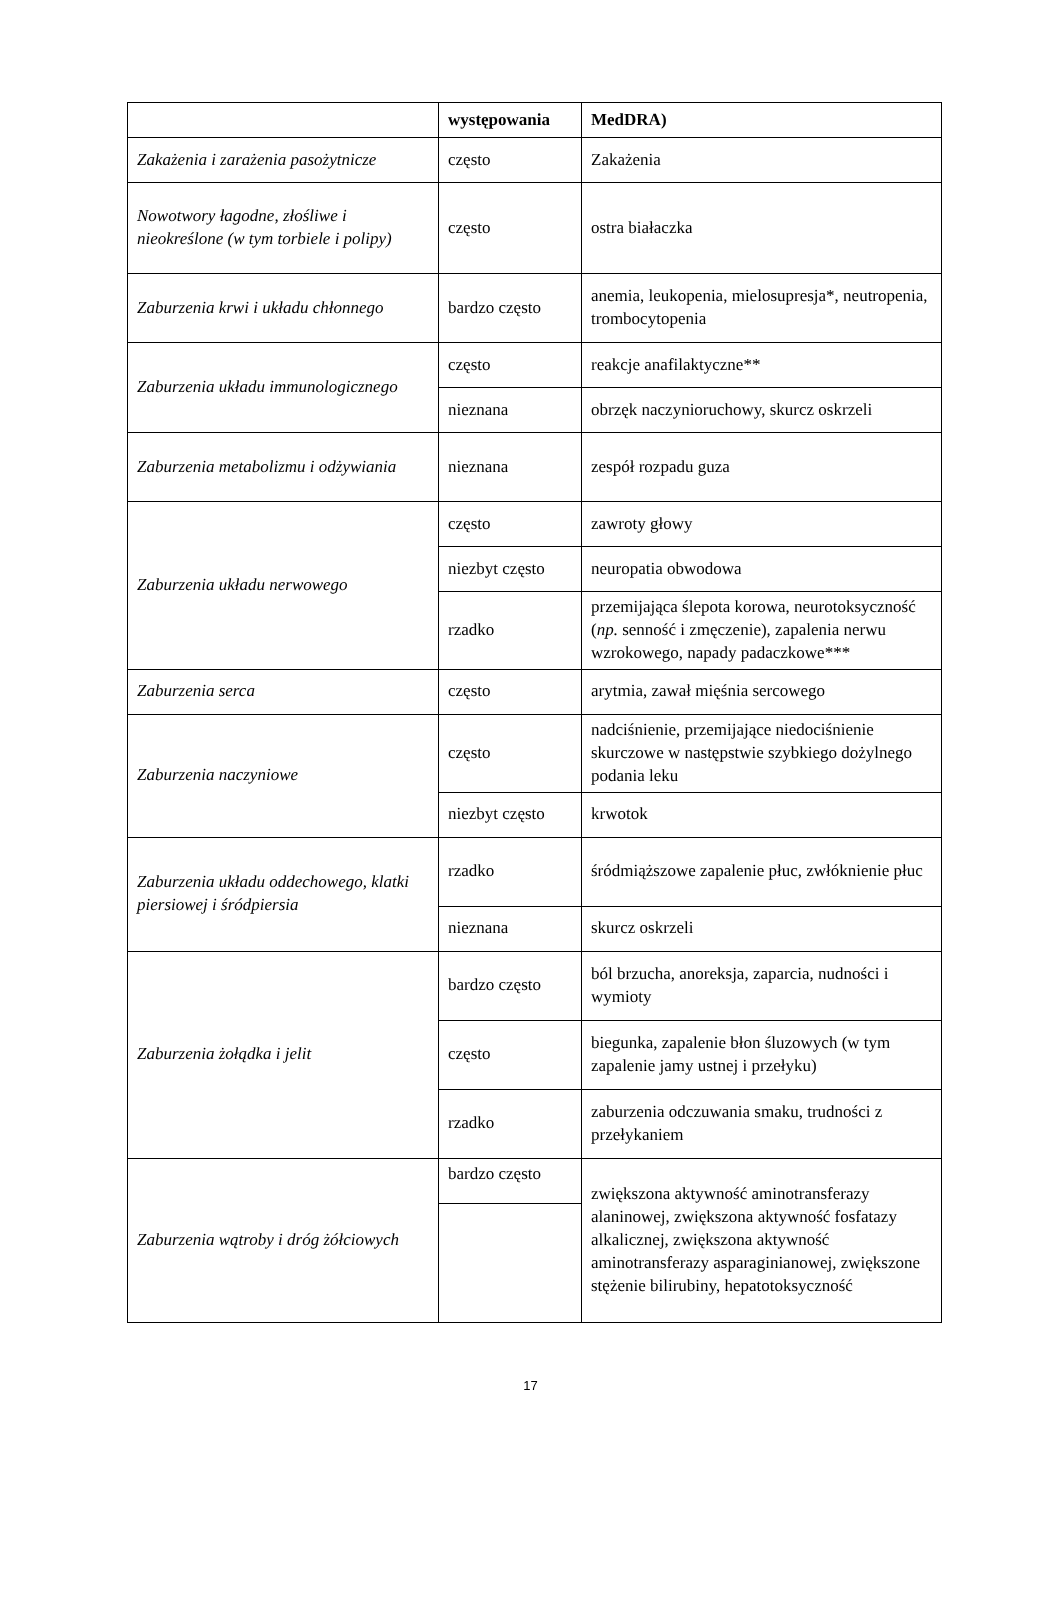| | występowania | MedDRA) |
| --- | --- | --- |
| Zakażenia i zarażenia pasożytnicze | często | Zakażenia |
| Nowotwory łagodne, złośliwe i nieokreślone (w tym torbiele i polipy) | często | ostra białaczka |
| Zaburzenia krwi i układu chłonnego | bardzo często | anemia, leukopenia, mielosupresja*, neutropenia, trombocytopenia |
| Zaburzenia układu immunologicznego | często | reakcje anafilaktyczne** |
| | nieznana | obrzęk naczynioruchowy, skurcz oskrzeli |
| Zaburzenia metabolizmu i odżywiania | nieznana | zespół rozpadu guza |
| Zaburzenia układu nerwowego | często | zawroty głowy |
| | niezbyt często | neuropatia obwodowa |
| | rzadko | przemijająca ślepota korowa, neurotoksyczność ( np. senność i zmęczenie), zapalenia nerwu wzrokowego, napady padaczkowe*** |
| Zaburzenia serca | często | arytmia, zawał mięśnia sercowego |
| Zaburzenia naczyniowe | często | nadciśnienie, przemijające niedociśnienie skurczowe w następstwie szybkiego dożylnego podania leku |
| | niezbyt często | krwotok |
| Zaburzenia układu oddechowego, klatki piersiowej i śródpiersia | rzadko | śródmiąższowe zapalenie płuc, zwłóknienie płuc |
| | nieznana | skurcz oskrzeli |
| Zaburzenia żołądka i jelit | bardzo często | ból brzucha, anoreksja, zaparcia, nudności i wymioty |
| | często | biegunka, zapalenie błon śluzowych (w tym zapalenie jamy ustnej i przełyku) |
| | rzadko | zaburzenia odczuwania smaku, trudności z przełykaniem |
| Zaburzenia wątroby i dróg żółciowych | bardzo często | zwiększona aktywność aminotransferazy alaninowej, zwiększona aktywność fosfatazy alkalicznej, zwiększona aktywność aminotransferazy asparaginianowej, zwiększone stężenie bilirubiny, hepatotoksyczność |
17